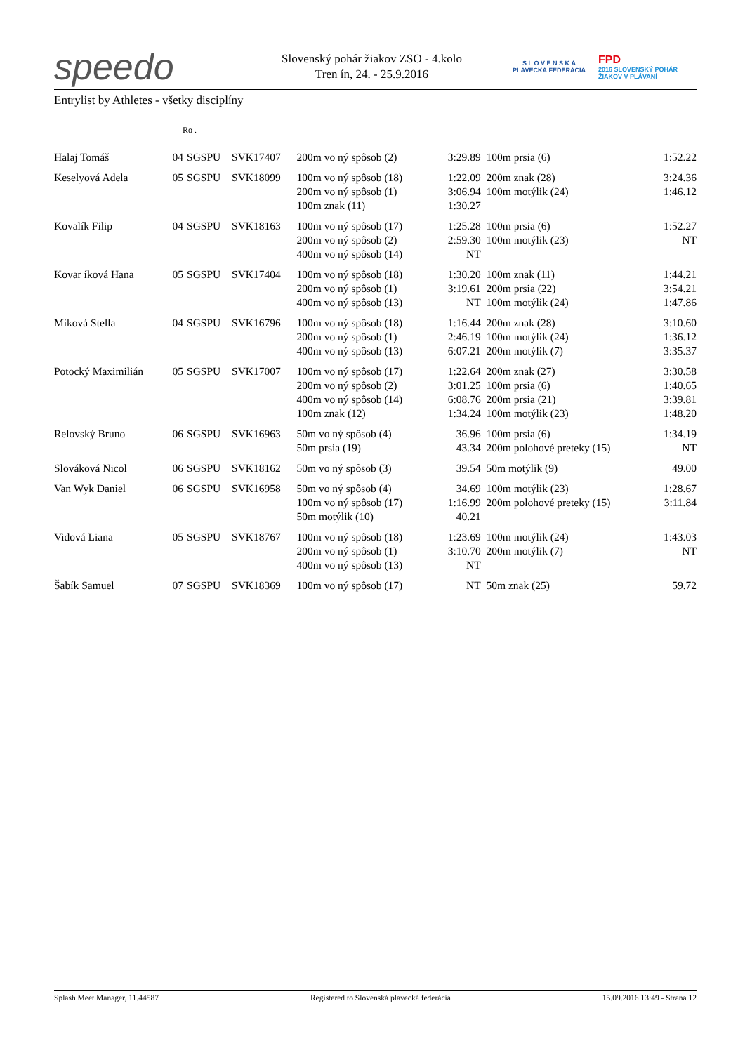speedo
Slovenský pohár žiakov ZSO - 4.kolo
Tren ín, 24. - 25.9.2016
S L O V E N S K Á
PLAVECKÁ FEDERÁCIA
FPD
2016 SLOVENSKÝ POHÁR ŽIAKOV V PLÁVANÍ
Entrylist by Athletes - všetky disciplíny
Ro .
| Halaj Tomáš | 04 | SGSPU | SVK17407 | 200m vo ný spôsob (2) | 3:29.89 | 100m prsia (6) | 1:52.22 |
| Keselyová Adela | 05 | SGSPU | SVK18099 | 100m vo ný spôsob (18) 200m vo ný spôsob (1) 100m znak (11) | 1:22.09 3:06.94 1:30.27 | 200m znak (28) 100m motýlik (24) | 3:24.36 1:46.12 |
| Kovalík Filip | 04 | SGSPU | SVK18163 | 100m vo ný spôsob (17) 200m vo ný spôsob (2) 400m vo ný spôsob (14) | 1:25.28 2:59.30 NT | 100m prsia (6) 100m motýlik (23) | 1:52.27 NT |
| Kovar íková Hana | 05 | SGSPU | SVK17404 | 100m vo ný spôsob (18) 200m vo ný spôsob (1) 400m vo ný spôsob (13) | 1:30.20 3:19.61 NT | 100m znak (11) 200m prsia (22) 100m motýlik (24) | 1:44.21 3:54.21 1:47.86 |
| Miková Stella | 04 | SGSPU | SVK16796 | 100m vo ný spôsob (18) 200m vo ný spôsob (1) 400m vo ný spôsob (13) | 1:16.44 2:46.19 6:07.21 | 200m znak (28) 100m motýlik (24) 200m motýlik (7) | 3:10.60 1:36.12 3:35.37 |
| Potocký Maximilián | 05 | SGSPU | SVK17007 | 100m vo ný spôsob (17) 200m vo ný spôsob (2) 400m vo ný spôsob (14) 100m znak (12) | 1:22.64 3:01.25 6:08.76 1:34.24 | 200m znak (27) 100m prsia (6) 200m prsia (21) 100m motýlik (23) | 3:30.58 1:40.65 3:39.81 1:48.20 |
| Relovský Bruno | 06 | SGSPU | SVK16963 | 50m vo ný spôsob (4) 50m prsia (19) | 36.96 43.34 | 100m prsia (6) 200m polohové preteky (15) | 1:34.19 NT |
| Slováková Nicol | 06 | SGSPU | SVK18162 | 50m vo ný spôsob (3) | 39.54 | 50m motýlik (9) | 49.00 |
| Van Wyk Daniel | 06 | SGSPU | SVK16958 | 50m vo ný spôsob (4) 100m vo ný spôsob (17) 50m motýlik (10) | 34.69 1:16.99 40.21 | 100m motýlik (23) 200m polohové preteky (15) | 1:28.67 3:11.84 |
| Vidová Liana | 05 | SGSPU | SVK18767 | 100m vo ný spôsob (18) 200m vo ný spôsob (1) 400m vo ný spôsob (13) | 1:23.69 3:10.70 NT | 100m motýlik (24) 200m motýlik (7) | 1:43.03 NT |
| Šabík Samuel | 07 | SGSPU | SVK18369 | 100m vo ný spôsob (17) | NT | 50m znak (25) | 59.72 |
Splash Meet Manager, 11.44587 Registered to Slovenská plavecká federácia 15.09.2016 13:49 - Strana 12